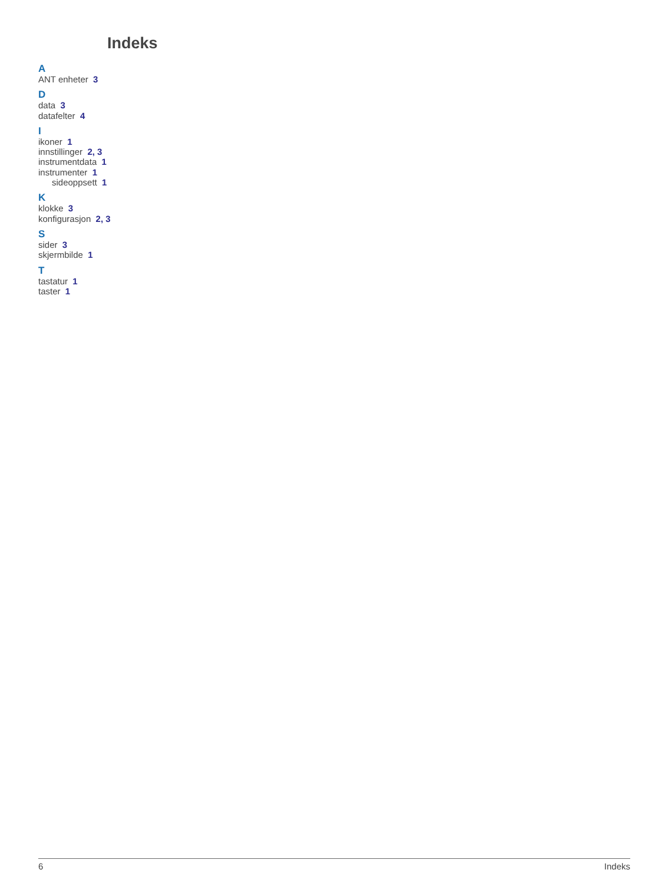Indeks
A
ANT enheter 3
D
data 3
datafelter 4
I
ikoner 1
innstillinger 2, 3
instrumentdata 1
instrumenter 1
sideoppsett 1
K
klokke 3
konfigurasjon 2, 3
S
sider 3
skjermbilde 1
T
tastatur 1
taster 1
6 Indeks